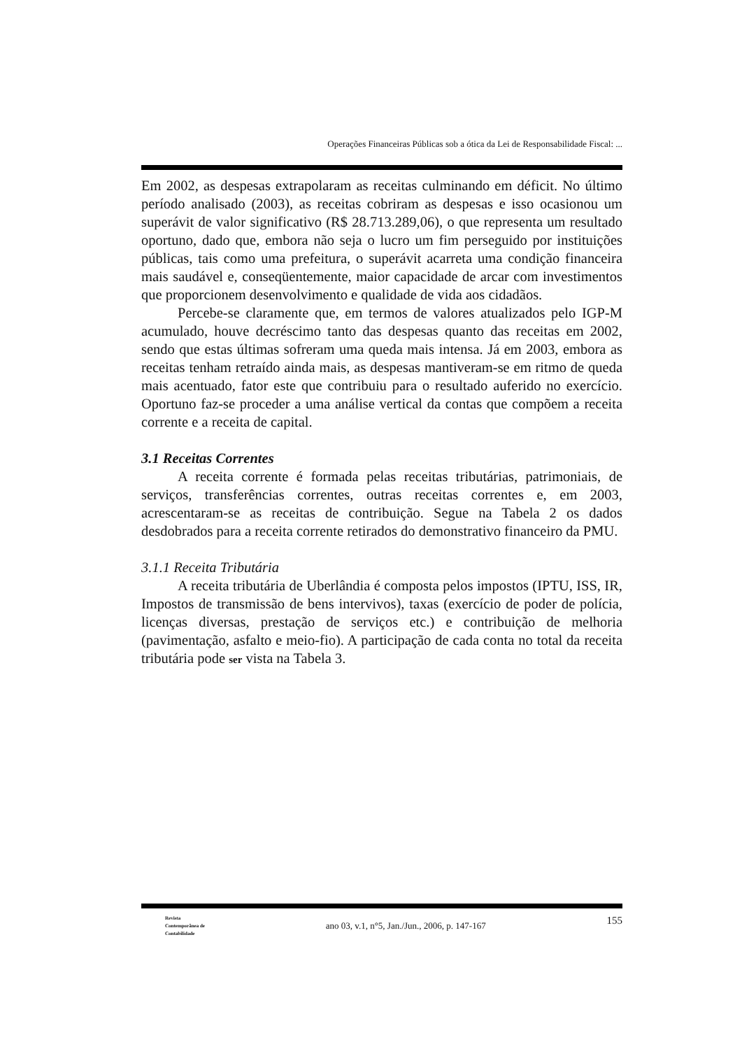Operações Financeiras Públicas sob a ótica da Lei de Responsabilidade Fiscal: ...
Em 2002, as despesas extrapolaram as receitas culminando em déficit. No último período analisado (2003), as receitas cobriram as despesas e isso ocasionou um superávit de valor significativo (R$ 28.713.289,06), o que representa um resultado oportuno, dado que, embora não seja o lucro um fim perseguido por instituições públicas, tais como uma prefeitura, o superávit acarreta uma condição financeira mais saudável e, conseqüentemente, maior capacidade de arcar com investimentos que proporcionem desenvolvimento e qualidade de vida aos cidadãos.
Percebe-se claramente que, em termos de valores atualizados pelo IGP-M acumulado, houve decréscimo tanto das despesas quanto das receitas em 2002, sendo que estas últimas sofreram uma queda mais intensa. Já em 2003, embora as receitas tenham retraído ainda mais, as despesas mantiveram-se em ritmo de queda mais acentuado, fator este que contribuiu para o resultado auferido no exercício. Oportuno faz-se proceder a uma análise vertical da contas que compõem a receita corrente e a receita de capital.
3.1 Receitas Correntes
A receita corrente é formada pelas receitas tributárias, patrimoniais, de serviços, transferências correntes, outras receitas correntes e, em 2003, acrescentaram-se as receitas de contribuição. Segue na Tabela 2 os dados desdobrados para a receita corrente retirados do demonstrativo financeiro da PMU.
3.1.1 Receita Tributária
A receita tributária de Uberlândia é composta pelos impostos (IPTU, ISS, IR, Impostos de transmissão de bens intervivos), taxas (exercício de poder de polícia, licenças diversas, prestação de serviços etc.) e contribuição de melhoria (pavimentação, asfalto e meio-fio). A participação de cada conta no total da receita tributária pode ser vista na Tabela 3.
Revista
Contemporânea de
Contabilidade
ano 03, v.1, n°5, Jan./Jun., 2006, p. 147-167
155